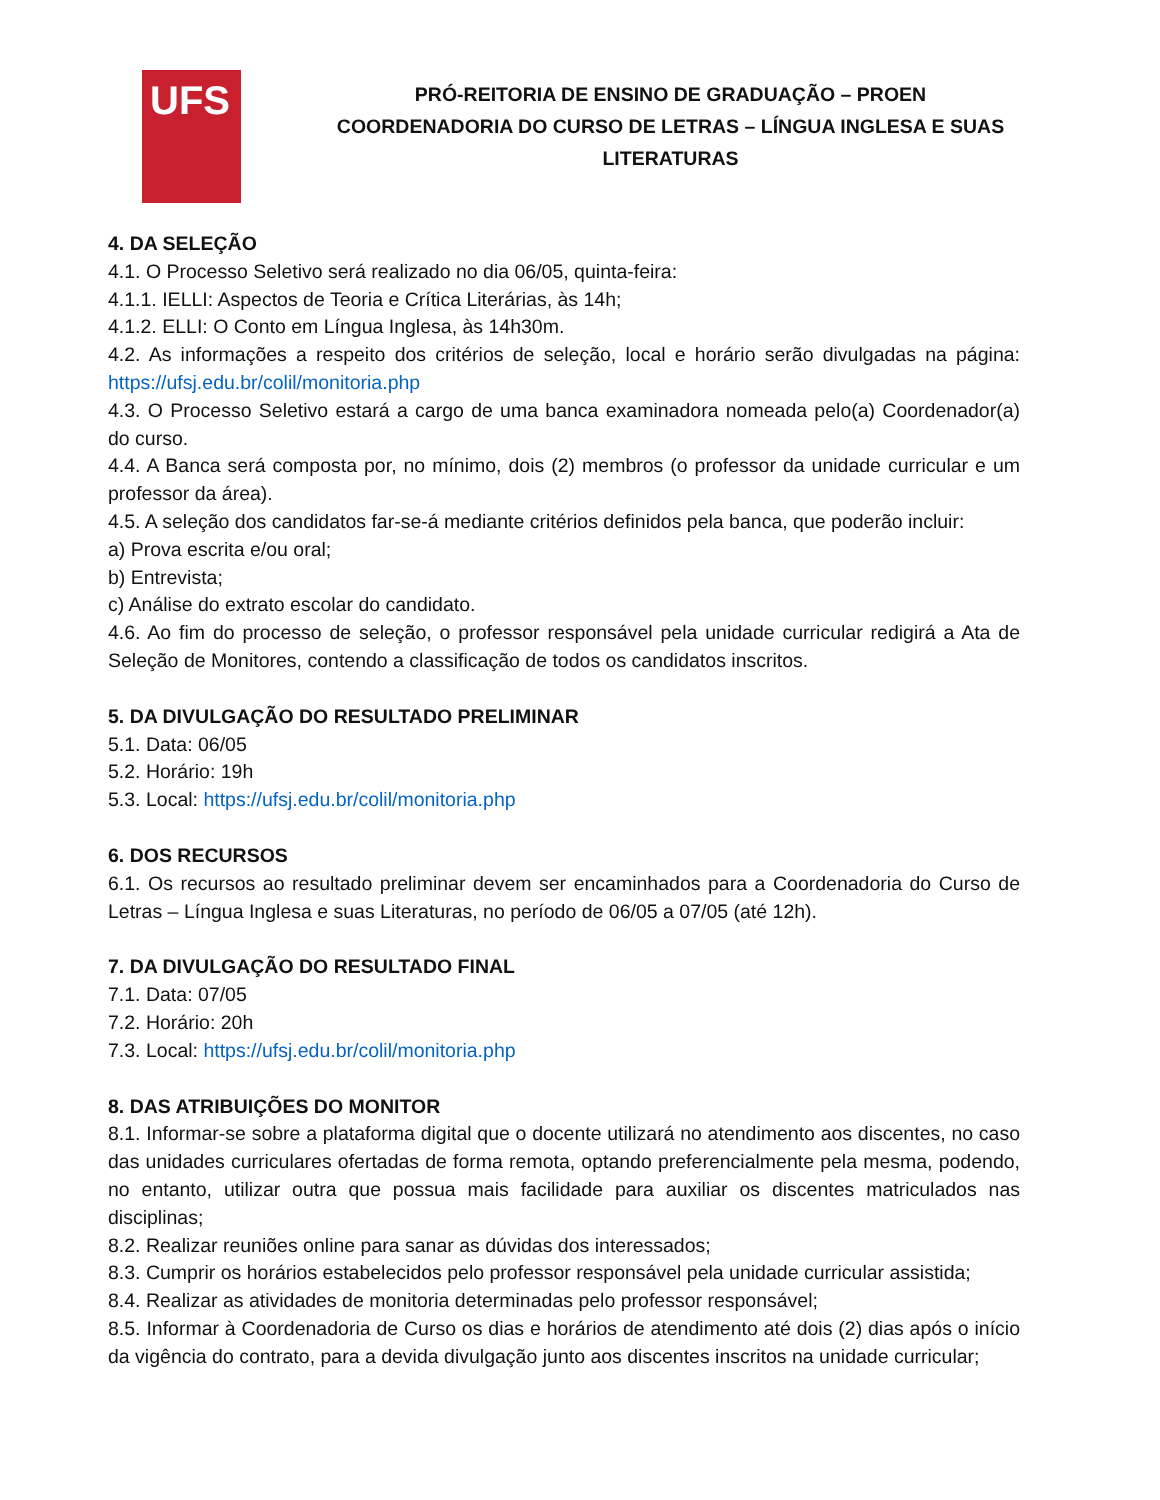UFS
PRÓ-REITORIA DE ENSINO DE GRADUAÇÃO – PROEN
COORDENADORIA DO CURSO DE LETRAS – LÍNGUA INGLESA E SUAS LITERATURAS
4. DA SELEÇÃO
4.1. O Processo Seletivo será realizado no dia 06/05, quinta-feira:
4.1.1. IELLI: Aspectos de Teoria e Crítica Literárias, às 14h;
4.1.2. ELLI: O Conto em Língua Inglesa, às 14h30m.
4.2. As informações a respeito dos critérios de seleção, local e horário serão divulgadas na página: https://ufsj.edu.br/colil/monitoria.php
4.3. O Processo Seletivo estará a cargo de uma banca examinadora nomeada pelo(a) Coordenador(a) do curso.
4.4. A Banca será composta por, no mínimo, dois (2) membros (o professor da unidade curricular e um professor da área).
4.5. A seleção dos candidatos far-se-á mediante critérios definidos pela banca, que poderão incluir:
a) Prova escrita e/ou oral;
b) Entrevista;
c) Análise do extrato escolar do candidato.
4.6. Ao fim do processo de seleção, o professor responsável pela unidade curricular redigirá a Ata de Seleção de Monitores, contendo a classificação de todos os candidatos inscritos.
5. DA DIVULGAÇÃO DO RESULTADO PRELIMINAR
5.1. Data: 06/05
5.2. Horário: 19h
5.3. Local: https://ufsj.edu.br/colil/monitoria.php
6. DOS RECURSOS
6.1. Os recursos ao resultado preliminar devem ser encaminhados para a Coordenadoria do Curso de Letras – Língua Inglesa e suas Literaturas, no período de 06/05 a 07/05 (até 12h).
7. DA DIVULGAÇÃO DO RESULTADO FINAL
7.1. Data: 07/05
7.2. Horário: 20h
7.3. Local: https://ufsj.edu.br/colil/monitoria.php
8. DAS ATRIBUIÇÕES DO MONITOR
8.1. Informar-se sobre a plataforma digital que o docente utilizará no atendimento aos discentes, no caso das unidades curriculares ofertadas de forma remota, optando preferencialmente pela mesma, podendo, no entanto, utilizar outra que possua mais facilidade para auxiliar os discentes matriculados nas disciplinas;
8.2. Realizar reuniões online para sanar as dúvidas dos interessados;
8.3. Cumprir os horários estabelecidos pelo professor responsável pela unidade curricular assistida;
8.4. Realizar as atividades de monitoria determinadas pelo professor responsável;
8.5. Informar à Coordenadoria de Curso os dias e horários de atendimento até dois (2) dias após o início da vigência do contrato, para a devida divulgação junto aos discentes inscritos na unidade curricular;